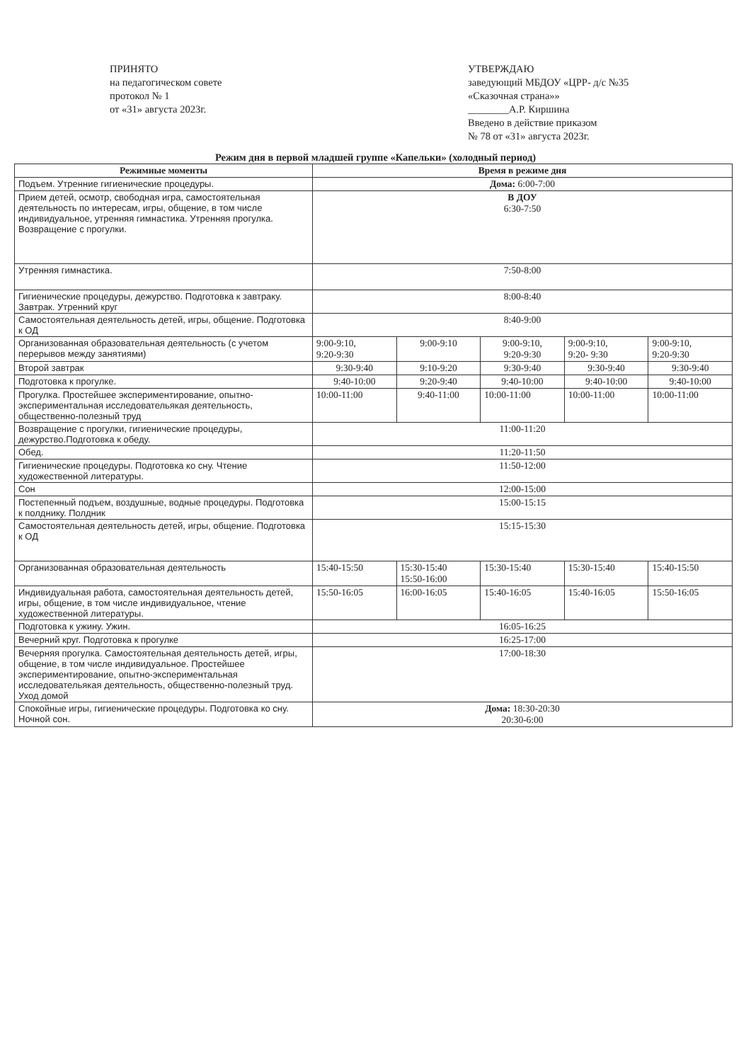ПРИНЯТО
на педагогическом совете
протокол № 1
от «31» августа 2023г.
УТВЕРЖДАЮ
заведующий МБДОУ «ЦРР- д/с №35 «Сказочная страна»»
________А.Р. Киршина
Введено в действие приказом
№ 78 от «31» августа 2023г.
Режим дня в первой младшей группе «Капельки» (холодный период)
| Режимные моменты | Время в режиме дня | | | | |
| --- | --- | --- | --- | --- | --- |
| Подъем. Утренние гигиенические процедуры. | Дома: 6:00-7:00 | | | | |
| Прием детей, осмотр, свободная игра, самостоятельная деятельность по интересам, игры, общение, в том числе индивидуальное, утренняя гимнастика. Утренняя прогулка. Возвращение с прогулки. | В ДОУ 6:30-7:50 | | | | |
| Утренняя гимнастика. | 7:50-8:00 | | | | |
| Гигиенические процедуры, дежурство. Подготовка к завтраку. Завтрак. Утренний круг | 8:00-8:40 | | | | |
| Самостоятельная деятельность детей, игры, общение. Подготовка к ОД | 8:40-9:00 | | | | |
| Организованная образовательная деятельность (с учетом перерывов между занятиями) | 9:00-9:10, 9:20-9:30 | 9:00-9:10 | 9:00-9:10, 9:20-9:30 | 9:00-9:10, 9:20- 9:30 | 9:00-9:10, 9:20-9:30 |
| Второй завтрак | 9:30-9:40 | 9:10-9:20 | 9:30-9:40 | 9:30-9:40 | 9:30-9:40 |
| Подготовка к прогулке. | 9:40-10:00 | 9:20-9:40 | 9:40-10:00 | 9:40-10:00 | 9:40-10:00 |
| Прогулка. Простейшее экспериментирование, опытно-экспериментальная исследовательякая деятельность, общественно-полезный труд | 10:00-11:00 | 9:40-11:00 | 10:00-11:00 | 10:00-11:00 | 10:00-11:00 |
| Возвращение с прогулки, гигиенические процедуры, дежурство.Подготовка к обеду. | 11:00-11:20 | | | | |
| Обед. | 11:20-11:50 | | | | |
| Гигиенические процедуры. Подготовка ко сну. Чтение художественной литературы. | 11:50-12:00 | | | | |
| Сон | 12:00-15:00 | | | | |
| Постепенный подъем, воздушные, водные процедуры. Подготовка к полднику. Полдник | 15:00-15:15 | | | | |
| Самостоятельная деятельность детей, игры, общение. Подготовка к ОД | 15:15-15:30 | | | | |
| Организованная образовательная деятельность | 15:40-15:50 | 15:30-15:40 15:50-16:00 | 15:30-15:40 | 15:30-15:40 | 15:40-15:50 |
| Индивидуальная работа, самостоятельная деятельность детей, игры, общение, в том числе индивидуальное, чтение художественной литературы. | 15:50-16:05 | 16:00-16:05 | 15:40-16:05 | 15:40-16:05 | 15:50-16:05 |
| Подготовка к ужину. Ужин. | 16:05-16:25 | | | | |
| Вечерний круг. Подготовка к прогулке | 16:25-17:00 | | | | |
| Вечерняя прогулка. Самостоятельная деятельность детей, игры, общение, в том числе индивидуальное. Простейшее экспериментирование, опытно-экспериментальная исследовательякая деятельность, общественно-полезный труд. Уход домой | 17:00-18:30 | | | | |
| Спокойные игры, гигиенические процедуры. Подготовка ко сну. Ночной сон. | Дома: 18:30-20:30 20:30-6:00 | | | | |